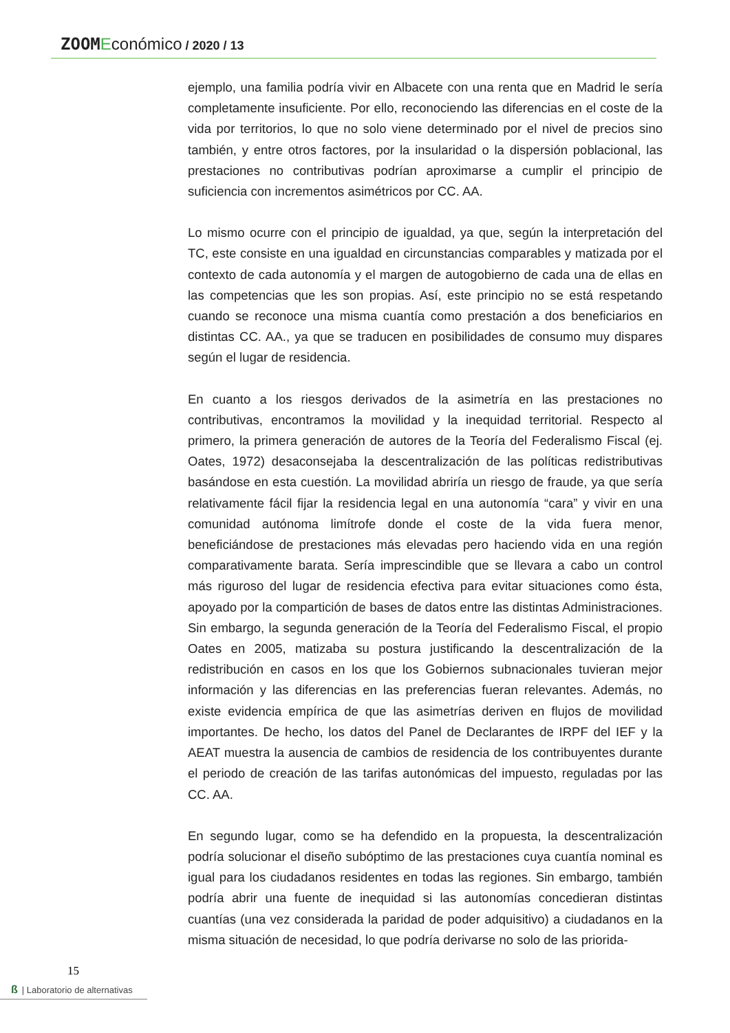ZOOM Económico / 2020 / 13
ejemplo, una familia podría vivir en Albacete con una renta que en Madrid le sería completamente insuficiente. Por ello, reconociendo las diferencias en el coste de la vida por territorios, lo que no solo viene determinado por el nivel de precios sino también, y entre otros factores, por la insularidad o la dispersión poblacional, las prestaciones no contributivas podrían aproximarse a cumplir el principio de suficiencia con incrementos asimétricos por CC. AA.
Lo mismo ocurre con el principio de igualdad, ya que, según la interpretación del TC, este consiste en una igualdad en circunstancias comparables y matizada por el contexto de cada autonomía y el margen de autogobierno de cada una de ellas en las competencias que les son propias. Así, este principio no se está respetando cuando se reconoce una misma cuantía como prestación a dos beneficiarios en distintas CC. AA., ya que se traducen en posibilidades de consumo muy dispares según el lugar de residencia.
En cuanto a los riesgos derivados de la asimetría en las prestaciones no contributivas, encontramos la movilidad y la inequidad territorial. Respecto al primero, la primera generación de autores de la Teoría del Federalismo Fiscal (ej. Oates, 1972) desaconsejaba la descentralización de las políticas redistributivas basándose en esta cuestión. La movilidad abriría un riesgo de fraude, ya que sería relativamente fácil fijar la residencia legal en una autonomía “cara” y vivir en una comunidad autónoma limítrofe donde el coste de la vida fuera menor, beneficiándose de prestaciones más elevadas pero haciendo vida en una región comparativamente barata. Sería imprescindible que se llevara a cabo un control más riguroso del lugar de residencia efectiva para evitar situaciones como ésta, apoyado por la compartición de bases de datos entre las distintas Administraciones. Sin embargo, la segunda generación de la Teoría del Federalismo Fiscal, el propio Oates en 2005, matizaba su postura justificando la descentralización de la redistribución en casos en los que los Gobiernos subnacionales tuvieran mejor información y las diferencias en las preferencias fueran relevantes. Además, no existe evidencia empírica de que las asimetrías deriven en flujos de movilidad importantes. De hecho, los datos del Panel de Declarantes de IRPF del IEF y la AEAT muestra la ausencia de cambios de residencia de los contribuyentes durante el periodo de creación de las tarifas autonómicas del impuesto, reguladas por las CC. AA.
En segundo lugar, como se ha defendido en la propuesta, la descentralización podría solucionar el diseño subóptimo de las prestaciones cuya cuantía nominal es igual para los ciudadanos residentes en todas las regiones. Sin embargo, también podría abrir una fuente de inequidad si las autonomías concedieran distintas cuantías (una vez considerada la paridad de poder adquisitivo) a ciudadanos en la misma situación de necesidad, lo que podría derivarse no solo de las priorida-
15
ß | Laboratorio de alternativas